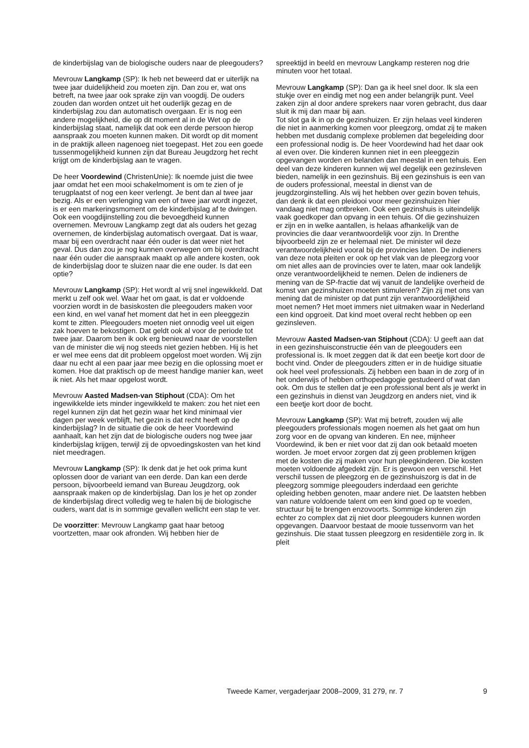de kinderbijslag van de biologische ouders naar de pleegouders?
Mevrouw Langkamp (SP): Ik heb net beweerd dat er uiterlijk na twee jaar duidelijkheid zou moeten zijn. Dan zou er, wat ons betreft, na twee jaar ook sprake zijn van voogdij. De ouders zouden dan worden ontzet uit het ouderlijk gezag en de kinderbijslag zou dan automatisch overgaan. Er is nog een andere mogelijkheid, die op dit moment al in de Wet op de kinderbijslag staat, namelijk dat ook een derde persoon hierop aanspraak zou moeten kunnen maken. Dit wordt op dit moment in de praktijk alleen nagenoeg niet toegepast. Het zou een goede tussenmogelijkheid kunnen zijn dat Bureau Jeugdzorg het recht krijgt om de kinderbijslag aan te vragen.
De heer Voordewind (ChristenUnie): Ik noemde juist die twee jaar omdat het een mooi schakelmoment is om te zien of je terugplaatst of nog een keer verlengt. Je bent dan al twee jaar bezig. Als er een verlenging van een of twee jaar wordt ingezet, is er een markeringsmoment om de kinderbijslag af te dwingen. Ook een voogdijinstelling zou die bevoegdheid kunnen overnemen. Mevrouw Langkamp zegt dat als ouders het gezag overnemen, de kinderbijslag automatisch overgaat. Dat is waar, maar bij een overdracht naar één ouder is dat weer niet het geval. Dus dan zou je nog kunnen overwegen om bij overdracht naar één ouder die aanspraak maakt op alle andere kosten, ook de kinderbijslag door te sluizen naar die ene ouder. Is dat een optie?
Mevrouw Langkamp (SP): Het wordt al vrij snel ingewikkeld. Dat merkt u zelf ook wel. Waar het om gaat, is dat er voldoende voorzien wordt in de basiskosten die pleegouders maken voor een kind, en wel vanaf het moment dat het in een pleeggezin komt te zitten. Pleegouders moeten niet onnodig veel uit eigen zak hoeven te bekostigen. Dat geldt ook al voor de periode tot twee jaar. Daarom ben ik ook erg benieuwd naar de voorstellen van de minister die wij nog steeds niet gezien hebben. Hij is het er wel mee eens dat dit probleem opgelost moet worden. Wij zijn daar nu echt al een paar jaar mee bezig en die oplossing moet er komen. Hoe dat praktisch op de meest handige manier kan, weet ik niet. Als het maar opgelost wordt.
Mevrouw Aasted Madsen-van Stiphout (CDA): Om het ingewikkelde iets minder ingewikkeld te maken: zou het niet een regel kunnen zijn dat het gezin waar het kind minimaal vier dagen per week verblijft, het gezin is dat recht heeft op de kinderbijslag? In de situatie die ook de heer Voordewind aanhaalt, kan het zijn dat de biologische ouders nog twee jaar kinderbijslag krijgen, terwijl zij de opvoedingskosten van het kind niet meedragen.
Mevrouw Langkamp (SP): Ik denk dat je het ook prima kunt oplossen door de variant van een derde. Dan kan een derde persoon, bijvoorbeeld iemand van Bureau Jeugdzorg, ook aanspraak maken op de kinderbijslag. Dan los je het op zonder de kinderbijslag direct volledig weg te halen bij de biologische ouders, want dat is in sommige gevallen wellicht een stap te ver.
De voorzitter: Mevrouw Langkamp gaat haar betoog voortzetten, maar ook afronden. Wij hebben hier de
spreektijd in beeld en mevrouw Langkamp resteren nog drie minuten voor het totaal.
Mevrouw Langkamp (SP): Dan ga ik heel snel door. Ik sla een stukje over en eindig met nog een ander belangrijk punt. Veel zaken zijn al door andere sprekers naar voren gebracht, dus daar sluit ik mij dan maar bij aan.
Tot slot ga ik in op de gezinshuizen. Er zijn helaas veel kinderen die niet in aanmerking komen voor pleegzorg, omdat zij te maken hebben met dusdanig complexe problemen dat begeleiding door een professional nodig is. De heer Voordewind had het daar ook al even over. Die kinderen kunnen niet in een pleeggezin opgevangen worden en belanden dan meestal in een tehuis. Een deel van deze kinderen kunnen wij wel degelijk een gezinsleven bieden, namelijk in een gezinshuis. Bij een gezinshuis is een van de ouders professional, meestal in dienst van de jeugdzorginstelling. Als wij het hebben over gezin boven tehuis, dan denk ik dat een pleidooi voor meer gezinshuizen hier vandaag niet mag ontbreken. Ook een gezinshuis is uiteindelijk vaak goedkoper dan opvang in een tehuis. Of die gezinshuizen er zijn en in welke aantallen, is helaas afhankelijk van de provincies die daar verantwoordelijk voor zijn. In Drenthe bijvoorbeeld zijn ze er helemaal niet. De minister wil deze verantwoordelijkheid vooral bij de provincies laten. De indieners van deze nota pleiten er ook op het vlak van de pleegzorg voor om niet alles aan de provincies over te laten, maar ook landelijk onze verantwoordelijkheid te nemen. Delen de indieners de mening van de SP-fractie dat wij vanuit de landelijke overheid de komst van gezinshuizen moeten stimuleren? Zijn zij met ons van mening dat de minister op dat punt zijn verantwoordelijkheid moet nemen? Het moet immers niet uitmaken waar in Nederland een kind opgroeit. Dat kind moet overal recht hebben op een gezinsleven.
Mevrouw Aasted Madsen-van Stiphout (CDA): U geeft aan dat in een gezinshuisconstructie één van de pleegouders een professional is. Ik moet zeggen dat ik dat een beetje kort door de bocht vind. Onder de pleegouders zitten er in de huidige situatie ook heel veel professionals. Zij hebben een baan in de zorg of in het onderwijs of hebben orthopedagogie gestudeerd of wat dan ook. Om dus te stellen dat je een professional bent als je werkt in een gezinshuis in dienst van Jeugdzorg en anders niet, vind ik een beetje kort door de bocht.
Mevrouw Langkamp (SP): Wat mij betreft, zouden wij alle pleegouders professionals mogen noemen als het gaat om hun zorg voor en de opvang van kinderen. En nee, mijnheer Voordewind, ik ben er niet voor dat zij dan ook betaald moeten worden. Je moet ervoor zorgen dat zij geen problemen krijgen met de kosten die zij maken voor hun pleegkinderen. Die kosten moeten voldoende afgedekt zijn. Er is gewoon een verschil. Het verschil tussen de pleegzorg en de gezinshuiszorg is dat in de pleegzorg sommige pleegouders inderdaad een gerichte opleiding hebben genoten, maar andere niet. De laatsten hebben van nature voldoende talent om een kind goed op te voeden, structuur bij te brengen enzovoorts. Sommige kinderen zijn echter zo complex dat zij niet door pleegouders kunnen worden opgevangen. Daarvoor bestaat de mooie tussenvorm van het gezinshuis. Die staat tussen pleegzorg en residentiële zorg in. Ik pleit
Tweede Kamer, vergaderjaar 2008–2009, 31 279, nr. 7 9